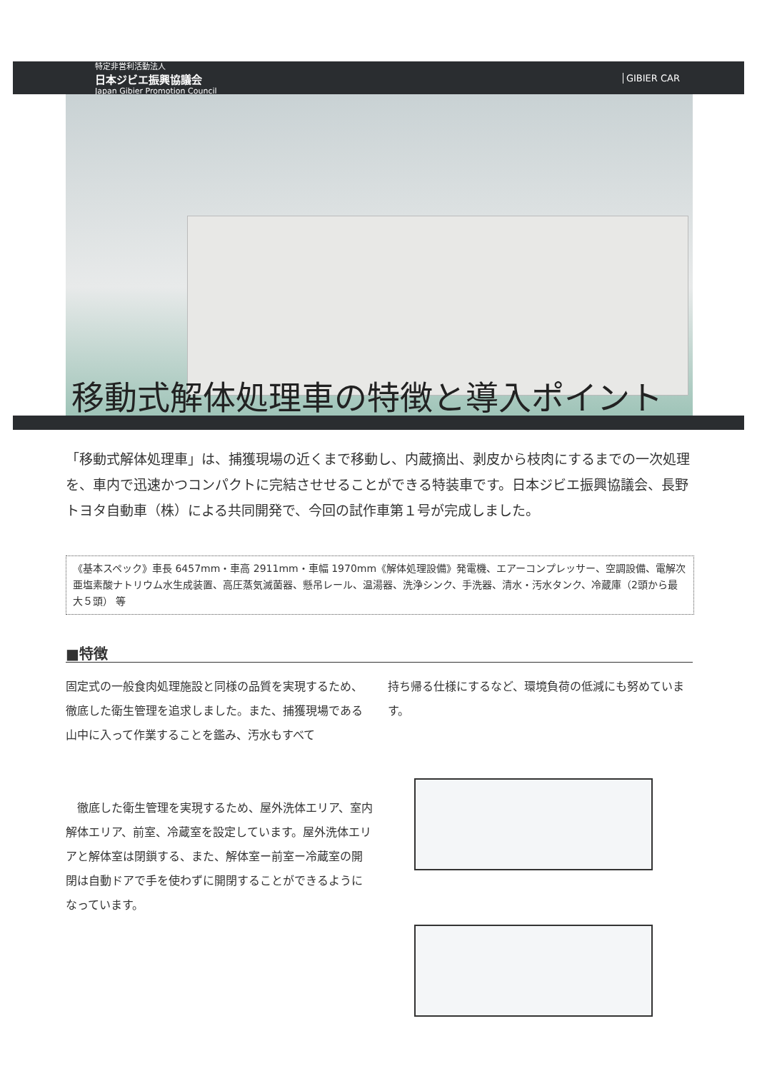特定非営利活動法人
日本ジビエ振興協議会
Japan Gibier Promotion Council
GIBIER CAR
移動式解体処理車の特徴と導入ポイント
「移動式解体処理車」は、捕獲現場の近くまで移動し、内蔵摘出、剥皮から枝肉にするまでの一次処理を、車内で迅速かつコンパクトに完結させせることができる特装車です。日本ジビエ振興協議会、長野トヨタ自動車（株）による共同開発で、今回の試作車第１号が完成しました。
《基本スペック》車長 6457mm・車高 2911mm・車幅 1970mm《解体処理設備》発電機、エアーコンプレッサー、空調設備、電解次亜塩素酸ナトリウム水生成装置、高圧蒸気滅菌器、懸吊レール、温湯器、洗浄シンク、手洗器、清水・汚水タンク、冷蔵庫（2頭から最大５頭） 等
■特徴
固定式の一般食肉処理施設と同様の品質を実現するため、徹底した衛生管理を追求しました。また、捕獲現場である山中に入って作業することを鑑み、汚水もすべて
　徹底した衛生管理を実現するため、屋外洗体エリア、室内解体エリア、前室、冷蔵室を設定しています。屋外洗体エリアと解体室は閉鎖する、また、解体室ー前室ー冷蔵室の開閉は自動ドアで手を使わずに開閉することができるようになっています。
持ち帰る仕様にするなど、環境負荷の低減にも努めています。